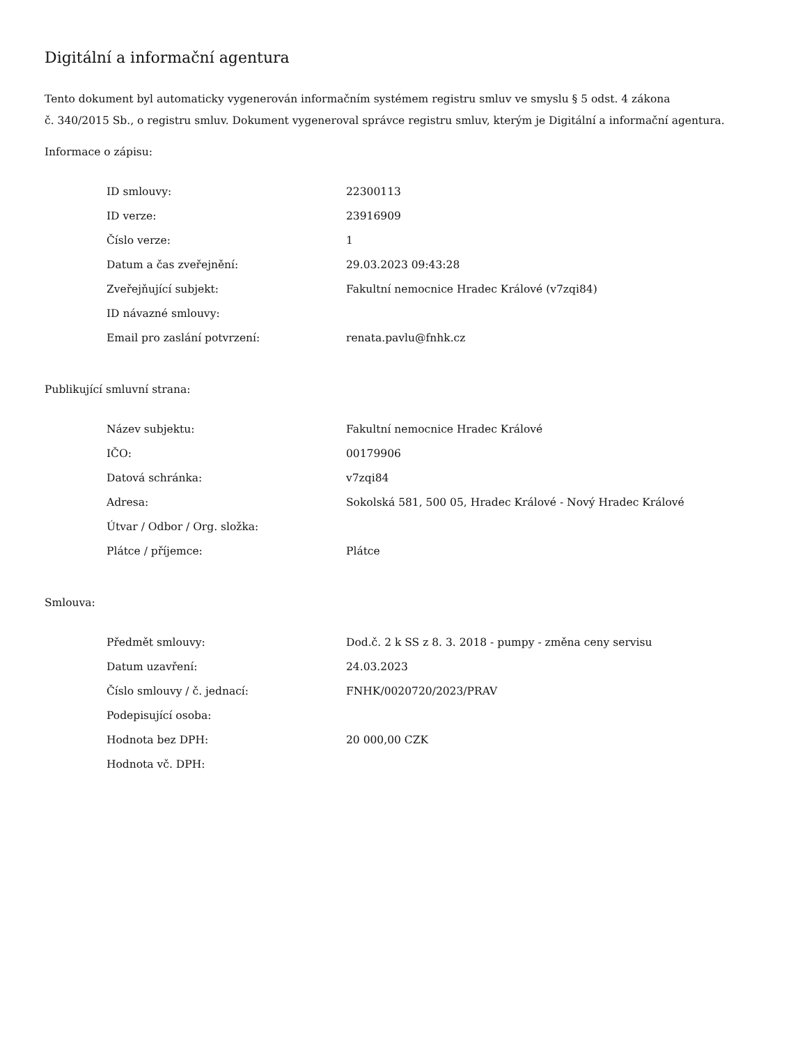Digitální a informační agentura
Tento dokument byl automaticky vygenerován informačním systémem registru smluv ve smyslu § 5 odst. 4 zákona
č. 340/2015 Sb., o registru smluv. Dokument vygeneroval správce registru smluv, kterým je Digitální a informační agentura.
Informace o zápisu:
| ID smlouvy: | 22300113 |
| ID verze: | 23916909 |
| Číslo verze: | 1 |
| Datum a čas zveřejnění: | 29.03.2023 09:43:28 |
| Zveřejňující subjekt: | Fakultní nemocnice Hradec Králové (v7zqi84) |
| ID návazné smlouvy: | |
| Email pro zaslání potvrzení: | renata.pavlu@fnhk.cz |
Publikující smluvní strana:
| Název subjektu: | Fakultní nemocnice Hradec Králové |
| IČO: | 00179906 |
| Datová schránka: | v7zqi84 |
| Adresa: | Sokolská 581, 500 05, Hradec Králové - Nový Hradec Králové |
| Útvar / Odbor / Org. složka: | |
| Plátce / příjemce: | Plátce |
Smlouva:
| Předmět smlouvy: | Dod.č. 2 k SS z 8. 3. 2018 - pumpy - změna ceny servisu |
| Datum uzavření: | 24.03.2023 |
| Číslo smlouvy / č. jednací: | FNHK/0020720/2023/PRAV |
| Podepisující osoba: | |
| Hodnota bez DPH: | 20 000,00 CZK |
| Hodnota vč. DPH: | |